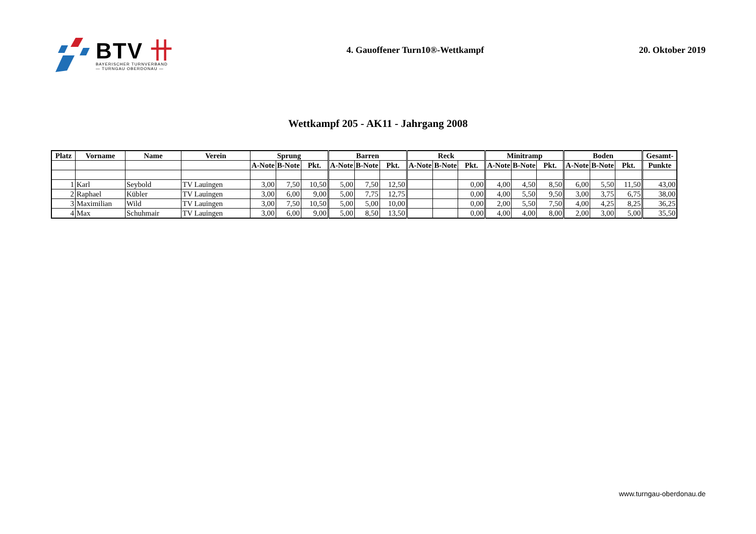BTV 卄
BAYERISCHER TURNVERBAND
— TURNGAU OBERDONAU —
4. Gauoffener Turn10®-Wettkampf
20. Oktober 2019
Wettkampf 205 - AK11 - Jahrgang 2008
| Platz | Vorname | Name | Verein | Sprung | | | Barren | | | Reck | | | Minitramp | | | Boden | | | Gesamt- |
| --- | --- | --- | --- | --- | --- | --- | --- | --- | --- | --- | --- | --- | --- | --- | --- | --- | --- | --- | --- |
| | | | | A-Note | B-Note | Pkt. | A-Note | B-Note | Pkt. | A-Note | B-Note | Pkt. | A-Note | B-Note | Pkt. | A-Note | B-Note | Pkt. | Punkte |
| 1 | Karl | Seybold | TV Lauingen | 3,00 | 7,50 | 10,50 | 5,00 | 7,50 | 12,50 | | | 0,00 | 4,00 | 4,50 | 8,50 | 6,00 | 5,50 | 11,50 | 43,00 |
| 2 | Raphael | Kübler | TV Lauingen | 3,00 | 6,00 | 9,00 | 5,00 | 7,75 | 12,75 | | | 0,00 | 4,00 | 5,50 | 9,50 | 3,00 | 3,75 | 6,75 | 38,00 |
| 3 | Maximilian | Wild | TV Lauingen | 3,00 | 7,50 | 10,50 | 5,00 | 5,00 | 10,00 | | | 0,00 | 2,00 | 5,50 | 7,50 | 4,00 | 4,25 | 8,25 | 36,25 |
| 4 | Max | Schuhmair | TV Lauingen | 3,00 | 6,00 | 9,00 | 5,00 | 8,50 | 13,50 | | | 0,00 | 4,00 | 4,00 | 8,00 | 2,00 | 3,00 | 5,00 | 35,50 |
www.turngau-oberdonau.de